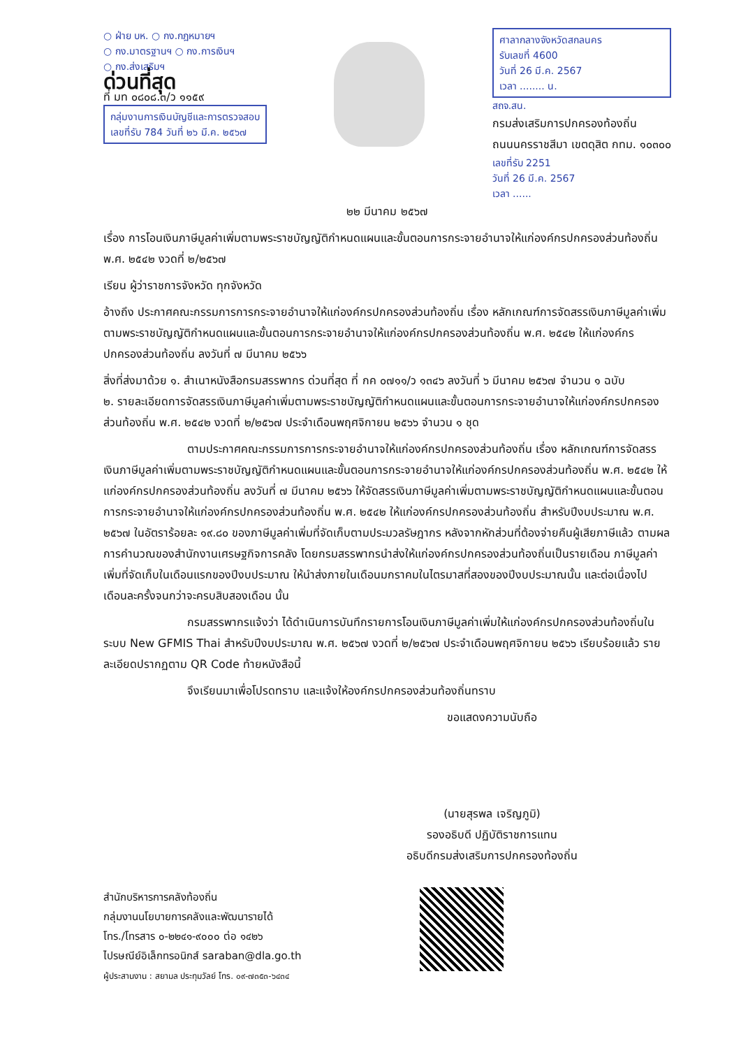○ ฝ่าย บห. ○ กง.กฎหมายฯ
○ กง.มาตรฐานฯ ○ กง.การเงินฯ
○ กง.ส่งเสริมฯ
ด่วนที่สุด
ที่ มท ๐๘๐๘.๓/ว ๑๑๕๙
กลุ่มงานการเงินบัญชีและการตรวจสอบ
เลขที่รับ 784 วันที่ ๒๖ มี.ค. ๒๕๖๗
ศาลากลางจังหวัดสกลนคร
รับเลขที่ 4600
วันที่ 26 มี.ค. 2567
เวลา ........ น.
สถจ.สน.
กรมส่งเสริมการปกครองท้องถิ่น
ถนนนครราชสีมา เขตดุสิต กทม. ๑๐๓๐๐
เลขที่รับ 2251
วันที่ 26 มี.ค. 2567
เวลา ......
๒๒ มีนาคม ๒๕๖๗
เรื่อง การโอนเงินภาษีมูลค่าเพิ่มตามพระราชบัญญัติกำหนดแผนและขั้นตอนการกระจายอำนาจให้แก่องค์กรปกครองส่วนท้องถิ่น พ.ศ. ๒๕๔๒ งวดที่ ๒/๒๕๖๗
เรียน ผู้ว่าราชการจังหวัด ทุกจังหวัด
อ้างถึง ประกาศคณะกรรมการการกระจายอำนาจให้แก่องค์กรปกครองส่วนท้องถิ่น เรื่อง หลักเกณฑ์การจัดสรรเงินภาษีมูลค่าเพิ่มตามพระราชบัญญัติกำหนดแผนและขั้นตอนการกระจายอำนาจให้แก่องค์กรปกครองส่วนท้องถิ่น พ.ศ. ๒๕๔๒ ให้แก่องค์กรปกครองส่วนท้องถิ่น ลงวันที่ ๗ มีนาคม ๒๕๖๖
สิ่งที่ส่งมาด้วย ๑. สำเนาหนังสือกรมสรรพากร ด่วนที่สุด ที่ กค ๐๗๑๑/ว ๑๓๔๖ ลงวันที่ ๖ มีนาคม ๒๕๖๗ จำนวน ๑ ฉบับ
๒. รายละเอียดการจัดสรรเงินภาษีมูลค่าเพิ่มตามพระราชบัญญัติกำหนดแผนและขั้นตอนการกระจายอำนาจให้แก่องค์กรปกครองส่วนท้องถิ่น พ.ศ. ๒๕๔๒ งวดที่ ๒/๒๕๖๗ ประจำเดือนพฤศจิกายน ๒๕๖๖ จำนวน ๑ ชุด
ตามประกาศคณะกรรมการการกระจายอำนาจให้แก่องค์กรปกครองส่วนท้องถิ่น เรื่อง หลักเกณฑ์การจัดสรรเงินภาษีมูลค่าเพิ่มตามพระราชบัญญัติกำหนดแผนและขั้นตอนการกระจายอำนาจให้แก่องค์กรปกครองส่วนท้องถิ่น พ.ศ. ๒๕๔๒ ให้แก่องค์กรปกครองส่วนท้องถิ่น ลงวันที่ ๗ มีนาคม ๒๕๖๖ ให้จัดสรรเงินภาษีมูลค่าเพิ่มตามพระราชบัญญัติกำหนดแผนและขั้นตอนการกระจายอำนาจให้แก่องค์กรปกครองส่วนท้องถิ่น พ.ศ. ๒๕๔๒ ให้แก่องค์กรปกครองส่วนท้องถิ่น สำหรับปีงบประมาณ พ.ศ. ๒๕๖๗ ในอัตราร้อยละ ๑๙.๘๐ ของภาษีมูลค่าเพิ่มที่จัดเก็บตามประมวลรัษฎากร หลังจากหักส่วนที่ต้องจ่ายคืนผู้เสียภาษีแล้ว ตามผลการคำนวณของสำนักงานเศรษฐกิจการคลัง โดยกรมสรรพากรนำส่งให้แก่องค์กรปกครองส่วนท้องถิ่นเป็นรายเดือน ภาษีมูลค่าเพิ่มที่จัดเก็บในเดือนแรกของปีงบประมาณ ให้นำส่งภายในเดือนมกราคมในไตรมาสที่สองของปีงบประมาณนั้น และต่อเนื่องไปเดือนละครั้งจนกว่าจะครบสิบสองเดือน นั้น
กรมสรรพากรแจ้งว่า ได้ดำเนินการบันทึกรายการโอนเงินภาษีมูลค่าเพิ่มให้แก่องค์กรปกครองส่วนท้องถิ่นในระบบ New GFMIS Thai สำหรับปีงบประมาณ พ.ศ. ๒๕๖๗ งวดที่ ๒/๒๕๖๗ ประจำเดือนพฤศจิกายน ๒๕๖๖ เรียบร้อยแล้ว รายละเอียดปรากฏตาม QR Code ท้ายหนังสือนี้
จึงเรียนมาเพื่อโปรดทราบ และแจ้งให้องค์กรปกครองส่วนท้องถิ่นทราบ
ขอแสดงความนับถือ
(นายสุรพล เจริญภูมิ)
รองอธิบดี ปฏิบัติราชการแทน
อธิบดีกรมส่งเสริมการปกครองท้องถิ่น
สำนักบริหารการคลังท้องถิ่น
กลุ่มงานนโยบายการคลังและพัฒนารายได้
โทร./โทรสาร ๐-๒๒๔๑-๙๐๐๐ ต่อ ๑๔๒๖
ไปรษณีย์อิเล็กทรอนิกส์ saraban@dla.go.th
ผู้ประสานงาน : สยามล ประทุมวัลย์ โทร. ๐๙-๗๓๕๓-๖๔๓๔